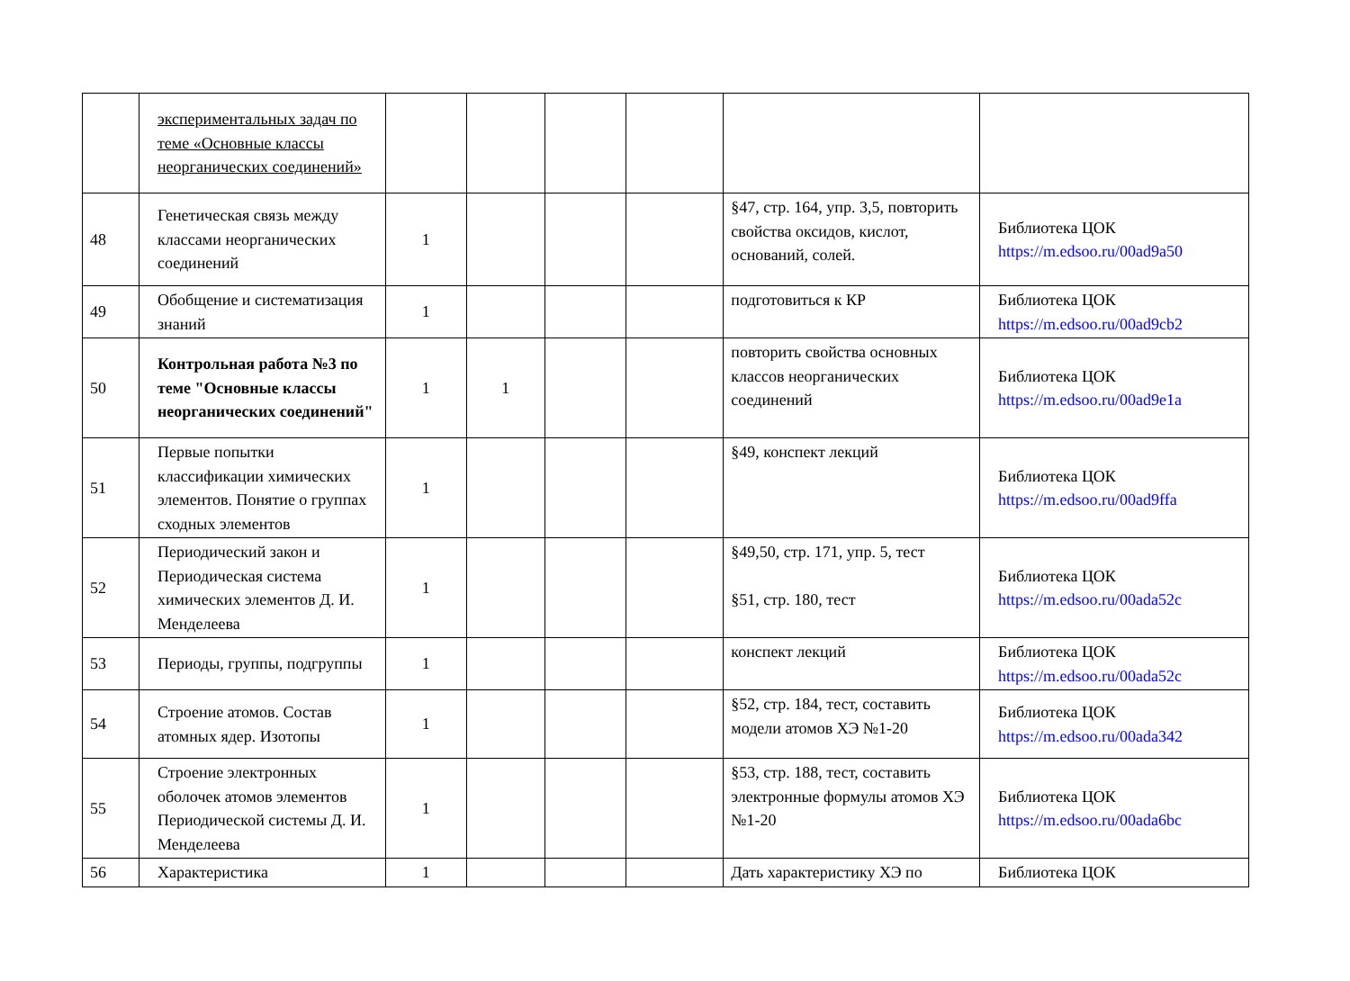| | экспериментальных задач по теме «Основные классы неорганических соединений» | | | | | | |
| 48 | Генетическая связь между классами неорганических соединений | 1 | | | | §47, стр. 164, упр. 3,5, повторить свойства оксидов, кислот, оснований, солей. | Библиотека ЦОК https://m.edsoo.ru/00ad9a50 |
| 49 | Обобщение и систематизация знаний | 1 | | | | подготовиться к КР | Библиотека ЦОК https://m.edsoo.ru/00ad9cb2 |
| 50 | Контрольная работа №3 по теме "Основные классы неорганических соединений" | 1 | 1 | | | повторить свойства основных классов неорганических соединений | Библиотека ЦОК https://m.edsoo.ru/00ad9e1a |
| 51 | Первые попытки классификации химических элементов. Понятие о группах сходных элементов | 1 | | | | §49, конспект лекций | Библиотека ЦОК https://m.edsoo.ru/00ad9ffa |
| 52 | Периодический закон и Периодическая система химических элементов Д. И. Менделеева | 1 | | | | §49,50, стр. 171, упр. 5, тест §51, стр. 180, тест | Библиотека ЦОК https://m.edsoo.ru/00ada52c |
| 53 | Периоды, группы, подгруппы | 1 | | | | конспект лекций | Библиотека ЦОК https://m.edsoo.ru/00ada52c |
| 54 | Строение атомов. Состав атомных ядер. Изотопы | 1 | | | | §52, стр. 184, тест, составить модели атомов ХЭ №1-20 | Библиотека ЦОК https://m.edsoo.ru/00ada342 |
| 55 | Строение электронных оболочек атомов элементов Периодической системы Д. И. Менделеева | 1 | | | | §53, стр. 188, тест, составить электронные формулы атомов ХЭ №1-20 | Библиотека ЦОК https://m.edsoo.ru/00ada6bc |
| 56 | Характеристика | 1 | | | | Дать характеристику ХЭ по | Библиотека ЦОК |